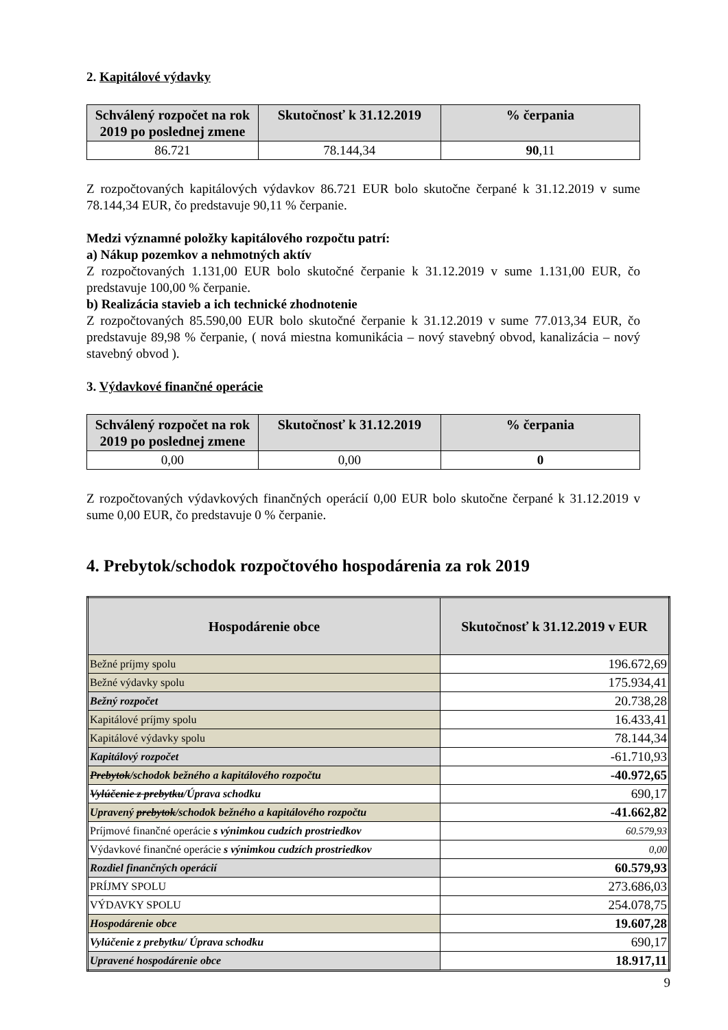2. Kapitálové výdavky
| Schválený rozpočet na rok 2019 po poslednej zmene | Skutočnosť k 31.12.2019 | % čerpania |
| --- | --- | --- |
| 86.721 | 78.144,34 | 90 ,11 |
Z rozpočtovaných kapitálových výdavkov 86.721 EUR bolo skutočne čerpané k 31.12.2019 v sume 78.144,34 EUR, čo predstavuje 90,11 % čerpanie.
Medzi významné položky kapitálového rozpočtu patrí:
a) Nákup pozemkov a nehmotných aktív
Z rozpočtovaných 1.131,00 EUR bolo skutočné čerpanie k 31.12.2019 v sume 1.131,00 EUR, čo predstavuje 100,00 % čerpanie.
b) Realizácia stavieb a ich technické zhodnotenie
Z rozpočtovaných 85.590,00 EUR bolo skutočné čerpanie k 31.12.2019 v sume 77.013,34 EUR, čo predstavuje 89,98 % čerpanie, ( nová miestna komunikácia – nový stavebný obvod, kanalizácia – nový stavebný obvod ).
3. Výdavkové finančné operácie
| Schválený rozpočet na rok 2019 po poslednej zmene | Skutočnosť k 31.12.2019 | % čerpania |
| --- | --- | --- |
| 0,00 | 0,00 | 0 |
Z rozpočtovaných výdavkových finančných operácií 0,00 EUR bolo skutočne čerpané k 31.12.2019 v sume 0,00 EUR, čo predstavuje 0 % čerpanie.
4. Prebytok/schodok rozpočtového hospodárenia za rok 2019
| Hospodárenie obce | Skutočnosť k 31.12.2019 v EUR |
| --- | --- |
| Bežné príjmy spolu | 196.672,69 |
| Bežné výdavky spolu | 175.934,41 |
| Bežný rozpočet | 20.738,28 |
| Kapitálové príjmy spolu | 16.433,41 |
| Kapitálové výdavky spolu | 78.144,34 |
| Kapitálový rozpočet | -61.710,93 |
| Prebytok /schodok bežného a kapitálového rozpočtu | -40.972,65 |
| Vylúčenie z prebytku /Úprava schodku | 690,17 |
| Upravený prebytok /schodok bežného a kapitálového rozpočtu | -41.662,82 |
| Príjmové finančné operácie s výnimkou cudzích prostriedkov | 60.579,93 |
| Výdavkové finančné operácie s výnimkou cudzích prostriedkov | 0,00 |
| Rozdiel finančných operácií | 60.579,93 |
| PRÍJMY SPOLU | 273.686,03 |
| VÝDAVKY SPOLU | 254.078,75 |
| Hospodárenie obce | 19.607,28 |
| Vylúčenie z prebytku/ Úprava schodku | 690,17 |
| Upravené hospodárenie obce | 18.917,11 |
9